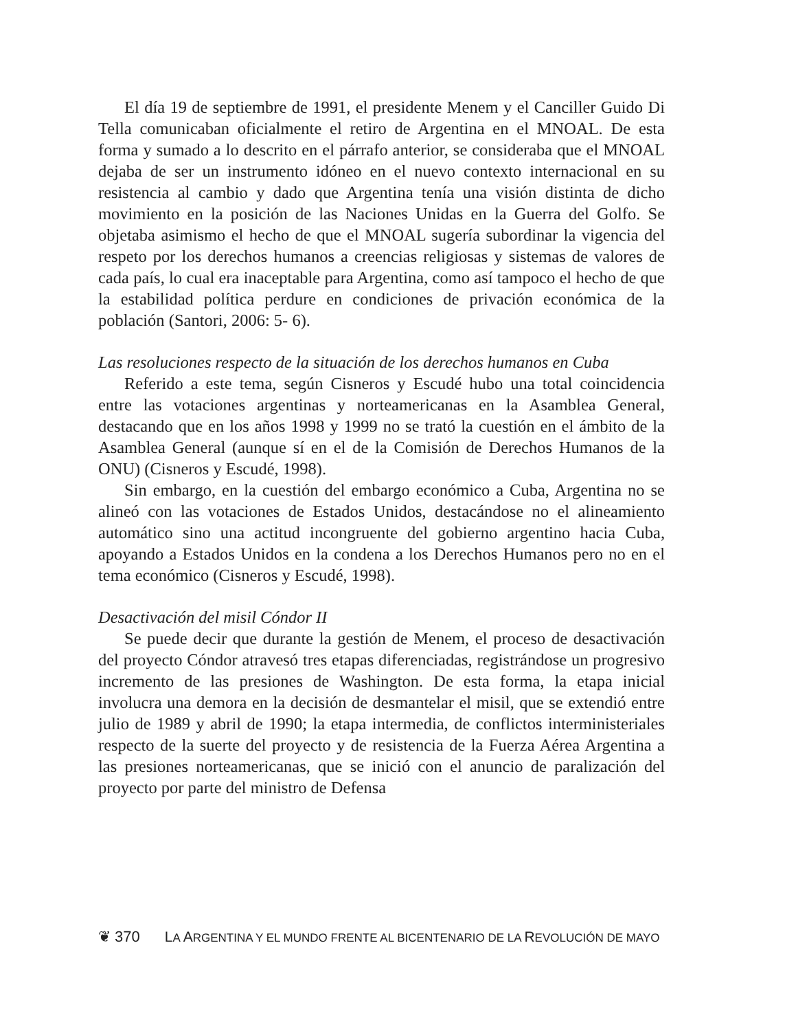El día 19 de septiembre de 1991, el presidente Menem y el Canciller Guido Di Tella comunicaban oficialmente el retiro de Argentina en el MNOAL. De esta forma y sumado a lo descrito en el párrafo anterior, se consideraba que el MNOAL dejaba de ser un instrumento idóneo en el nuevo contexto internacional en su resistencia al cambio y dado que Argentina tenía una visión distinta de dicho movimiento en la posición de las Naciones Unidas en la Guerra del Golfo. Se objetaba asimismo el hecho de que el MNOAL sugería subordinar la vigencia del respeto por los derechos humanos a creencias religiosas y sistemas de valores de cada país, lo cual era inaceptable para Argentina, como así tampoco el hecho de que la estabilidad política perdure en condiciones de privación económica de la población (Santori, 2006: 5- 6).
Las resoluciones respecto de la situación de los derechos humanos en Cuba
Referido a este tema, según Cisneros y Escudé hubo una total coincidencia entre las votaciones argentinas y norteamericanas en la Asamblea General, destacando que en los años 1998 y 1999 no se trató la cuestión en el ámbito de la Asamblea General (aunque sí en el de la Comisión de Derechos Humanos de la ONU) (Cisneros y Escudé, 1998).
Sin embargo, en la cuestión del embargo económico a Cuba, Argentina no se alineó con las votaciones de Estados Unidos, destacándose no el alineamiento automático sino una actitud incongruente del gobierno argentino hacia Cuba, apoyando a Estados Unidos en la condena a los Derechos Humanos pero no en el tema económico (Cisneros y Escudé, 1998).
Desactivación del misil Cóndor II
Se puede decir que durante la gestión de Menem, el proceso de desactivación del proyecto Cóndor atravesó tres etapas diferenciadas, registrándose un progresivo incremento de las presiones de Washington. De esta forma, la etapa inicial involucra una demora en la decisión de desmantelar el misil, que se extendió entre julio de 1989 y abril de 1990; la etapa intermedia, de conflictos interministeriales respecto de la suerte del proyecto y de resistencia de la Fuerza Aérea Argentina a las presiones norteamericanas, que se inició con el anuncio de paralización del proyecto por parte del ministro de Defensa
❦ 370 LA ARGENTINA Y EL MUNDO FRENTE AL BICENTENARIO DE LA REVOLUCIÓN DE MAYO